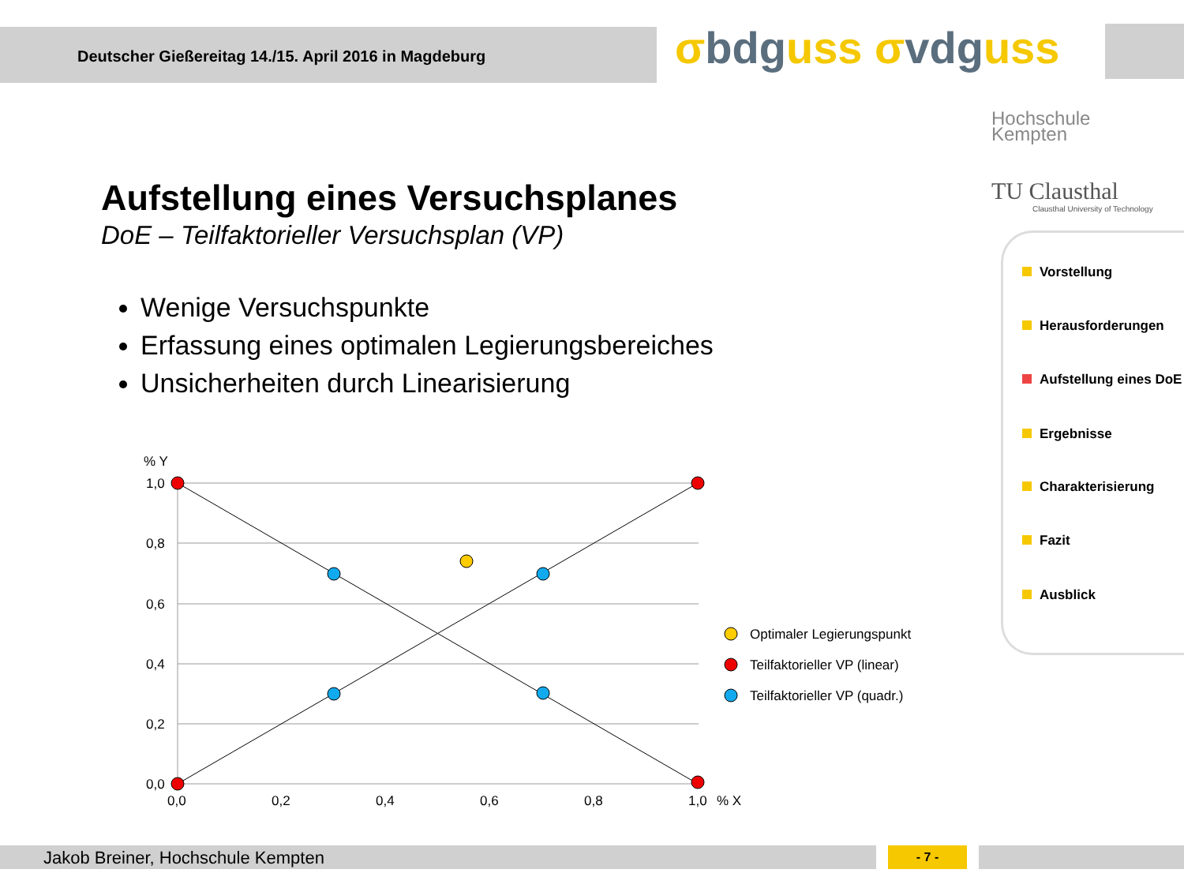Deutscher Gießereitag 14./15. April 2016 in Magdeburg σbdguss σvdguss
Hochschule
Kempten
TU Clausthal
Clausthal University of Technology
Aufstellung eines Versuchsplanes
DoE – Teilfaktorieller Versuchsplan (VP)
Wenige Versuchspunkte
Erfassung eines optimalen Legierungsbereiches
Unsicherheiten durch Linearisierung
Vorstellung
Herausforderungen
Aufstellung eines DoE
Ergebnisse
Charakterisierung
Fazit
Ausblick
% Y
1,0
0,8
0,6
0,4
0,2
0,0
0,0
0,2
0,4
0,6
0,8
1,0
% X
Optimaler Legierungspunkt
Teilfaktorieller VP (linear)
Teilfaktorieller VP (quadr.)
Jakob Breiner, Hochschule Kempten - 7 -